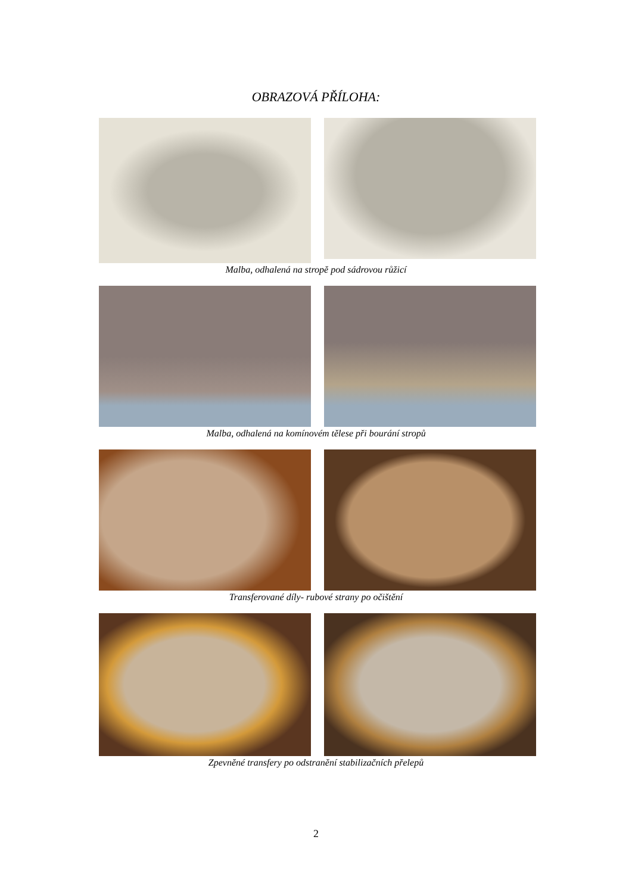OBRAZOVÁ PŘÍLOHA:
Malba, odhalená na stropě pod sádrovou růžicí
Malba, odhalená na komínovém tělese při bourání stropů
Transferované díly- rubové strany po očištění
Zpevněné transfery po odstranění stabilizačních přelepů
2